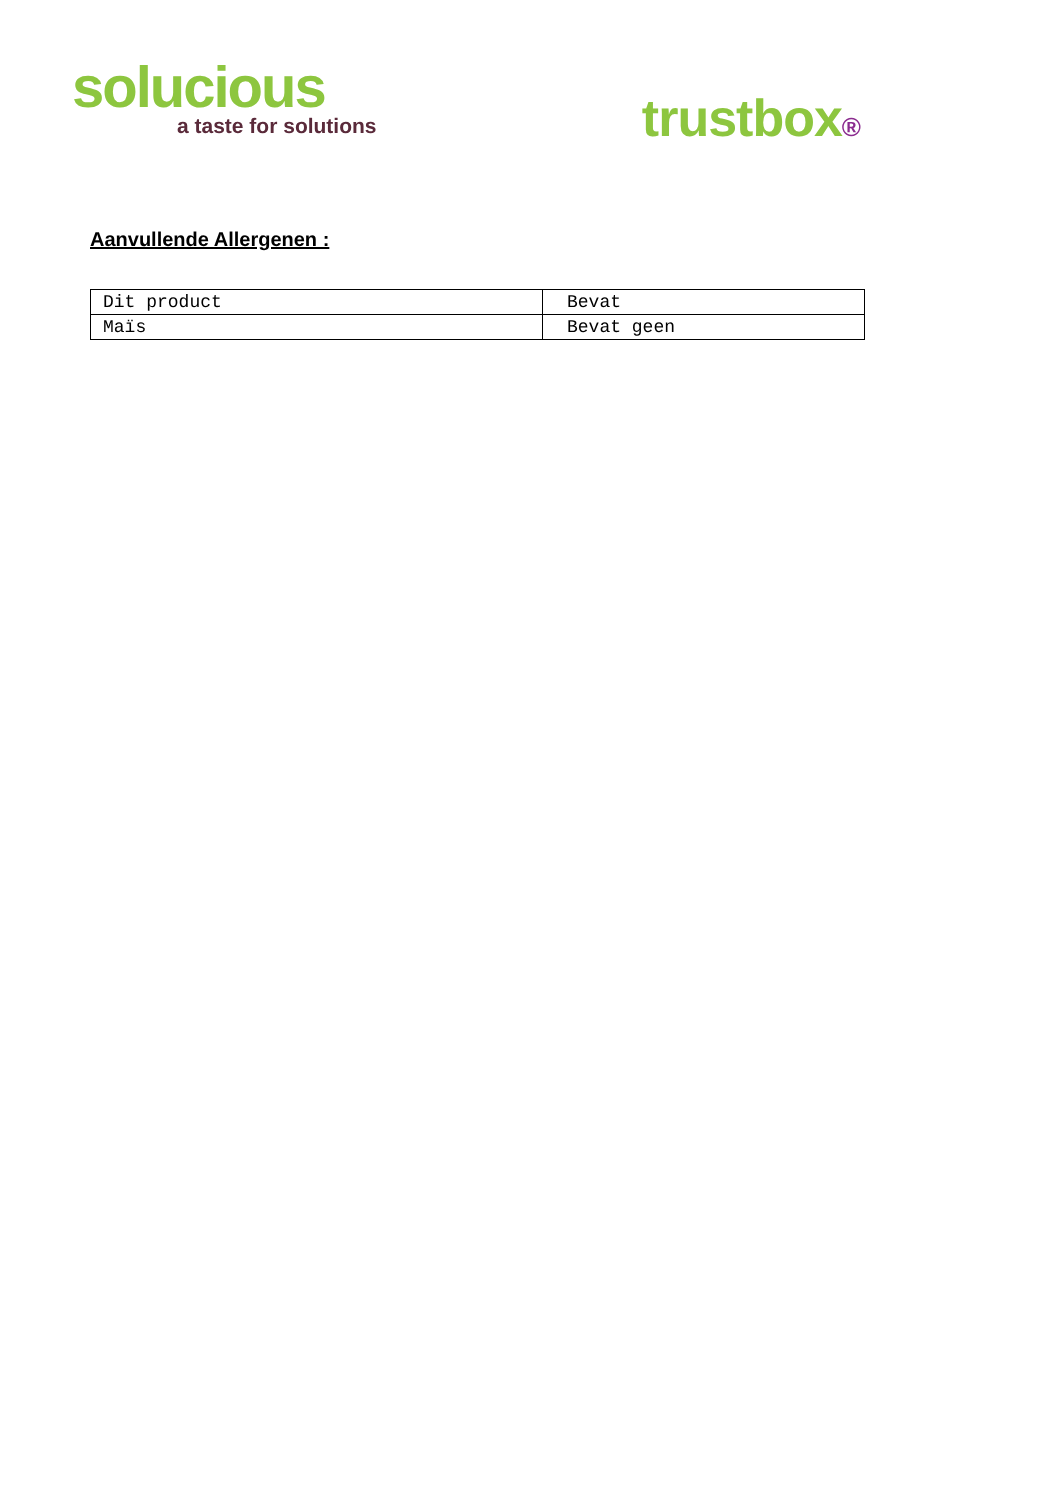solucious
a taste for solutions
trustbox®
Aanvullende Allergenen :
| Dit product | Bevat |
| Maïs | Bevat geen |